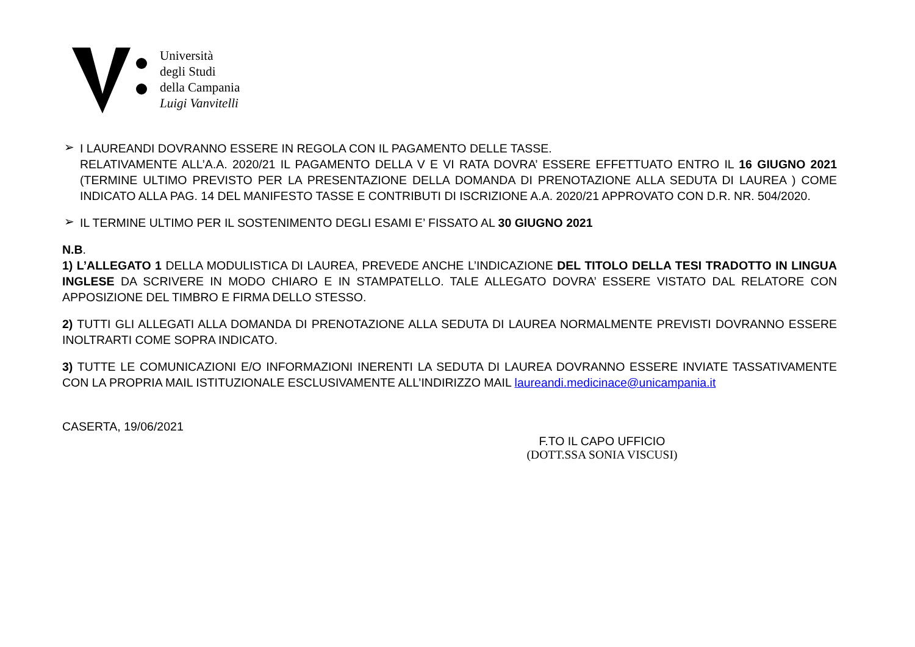Università
degli Studi
della Campania
Luigi Vanvitelli
➢
I LAUREANDI DOVRANNO ESSERE IN REGOLA CON IL PAGAMENTO DELLE TASSE.
RELATIVAMENTE ALL’A.A. 2020/21 IL PAGAMENTO DELLA V E VI RATA DOVRA’ ESSERE EFFETTUATO ENTRO IL 16 GIUGNO 2021 (TERMINE ULTIMO PREVISTO PER LA PRESENTAZIONE DELLA DOMANDA DI PRENOTAZIONE ALLA SEDUTA DI LAUREA ) COME INDICATO ALLA PAG. 14 DEL MANIFESTO TASSE E CONTRIBUTI DI ISCRIZIONE A.A. 2020/21 APPROVATO CON D.R. NR. 504/2020.
➢
IL TERMINE ULTIMO PER IL SOSTENIMENTO DEGLI ESAMI E’ FISSATO AL 30 GIUGNO 2021
N.B.
1) L’ALLEGATO 1 DELLA MODULISTICA DI LAUREA, PREVEDE ANCHE L’INDICAZIONE DEL TITOLO DELLA TESI TRADOTTO IN LINGUA INGLESE DA SCRIVERE IN MODO CHIARO E IN STAMPATELLO. TALE ALLEGATO DOVRA’ ESSERE VISTATO DAL RELATORE CON APPOSIZIONE DEL TIMBRO E FIRMA DELLO STESSO.
2) TUTTI GLI ALLEGATI ALLA DOMANDA DI PRENOTAZIONE ALLA SEDUTA DI LAUREA NORMALMENTE PREVISTI DOVRANNO ESSERE INOLTRARTI COME SOPRA INDICATO.
3) TUTTE LE COMUNICAZIONI E/O INFORMAZIONI INERENTI LA SEDUTA DI LAUREA DOVRANNO ESSERE INVIATE TASSATIVAMENTE CON LA PROPRIA MAIL ISTITUZIONALE ESCLUSIVAMENTE ALL’INDIRIZZO MAIL laureandi.medicinace@unicampania.it
CASERTA, 19/06/2021
F.TO IL CAPO UFFICIO
(DOTT.SSA SONIA VISCUSI)